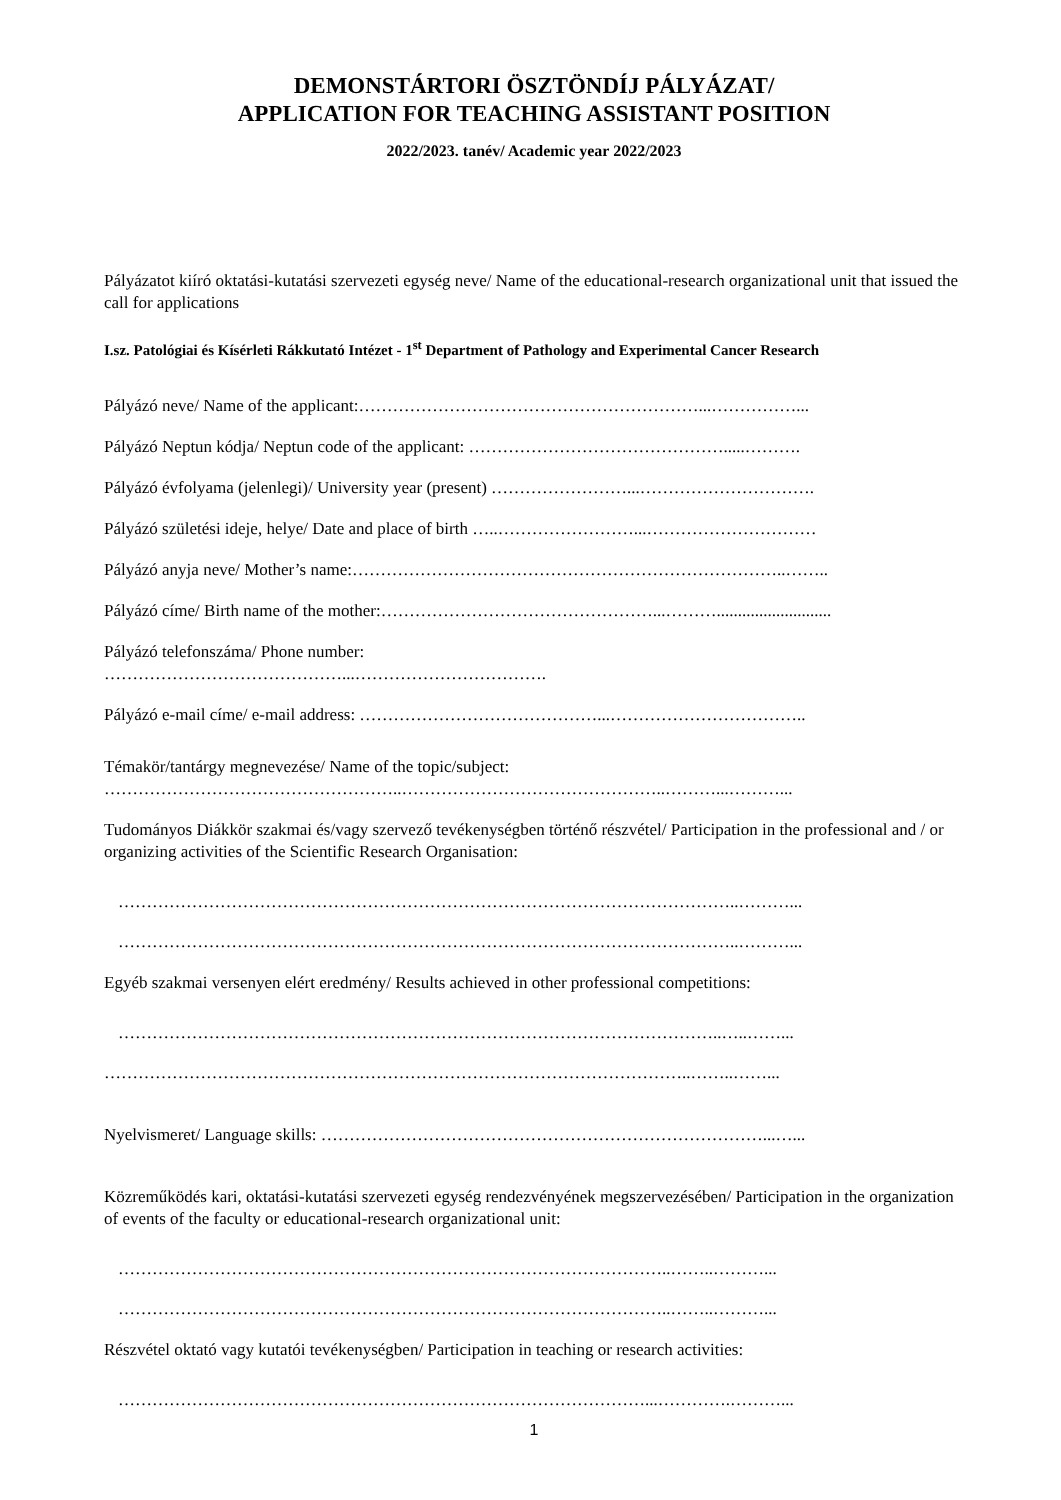DEMONSTÁRTORI ÖSZTÖNDÍJ PÁLYÁZAT/
APPLICATION FOR TEACHING ASSISTANT POSITION
2022/2023. tanév/ Academic year 2022/2023
Pályázatot kiíró oktatási-kutatási szervezeti egység neve/ Name of the educational-research organizational unit that issued the call for applications
I.sz. Patológiai és Kísérleti Rákkutató Intézet - 1<sup>st</sup> Department of Pathology and Experimental Cancer Research
Pályázó neve/ Name of the applicant:……………………………………………………...……………...
Pályázó Neptun kódja/ Neptun code of the applicant: ……………………………………….....……….
Pályázó évfolyama (jelenlegi)/ University year (present) ……………………...………………………….
Pályázó születési ideje, helye/ Date and place of birth …..……………………...…………………………
Pályázó anyja neve/ Mother’s name:…………………………………………………………………..……..
Pályázó címe/ Birth name of the mother:…………………………………………...………...........................
Pályázó telefonszáma/ Phone number:
……………………………………...…………………………….
Pályázó e-mail címe/ e-mail address: ……………………………………...……………………………..
Témakör/tantárgy megnevezése/ Name of the topic/subject:
……………………………………………..………………………………………..………...………...
Tudományos Diákkör szakmai és/vagy szervező tevékenységben történő részvétel/ Participation in the professional and / or organizing activities of the Scientific Research Organisation:
………………………………………………………………………………………………..………...
………………………………………………………………………………………………..………...
Egyéb szakmai versenyen elért eredmény/ Results achieved in other professional competitions:
……………………………………………………………………………………………..…..……...
…………………………………………………………………………………………..……..……...
Nyelvismeret/ Language skills: ……………………………………………………………………...…...
Közreműködés kari, oktatási-kutatási szervezeti egység rendezvényének megszervezésében/ Participation in the organization of events of the faculty or educational-research organizational unit:
……………………………………………………………………………………..……..………...
……………………………………………………………………………………..……..………...
Részvétel oktató vagy kutatói tevékenységben/ Participation in teaching or research activities:
…………………………………………………………………………………...………….………...
1